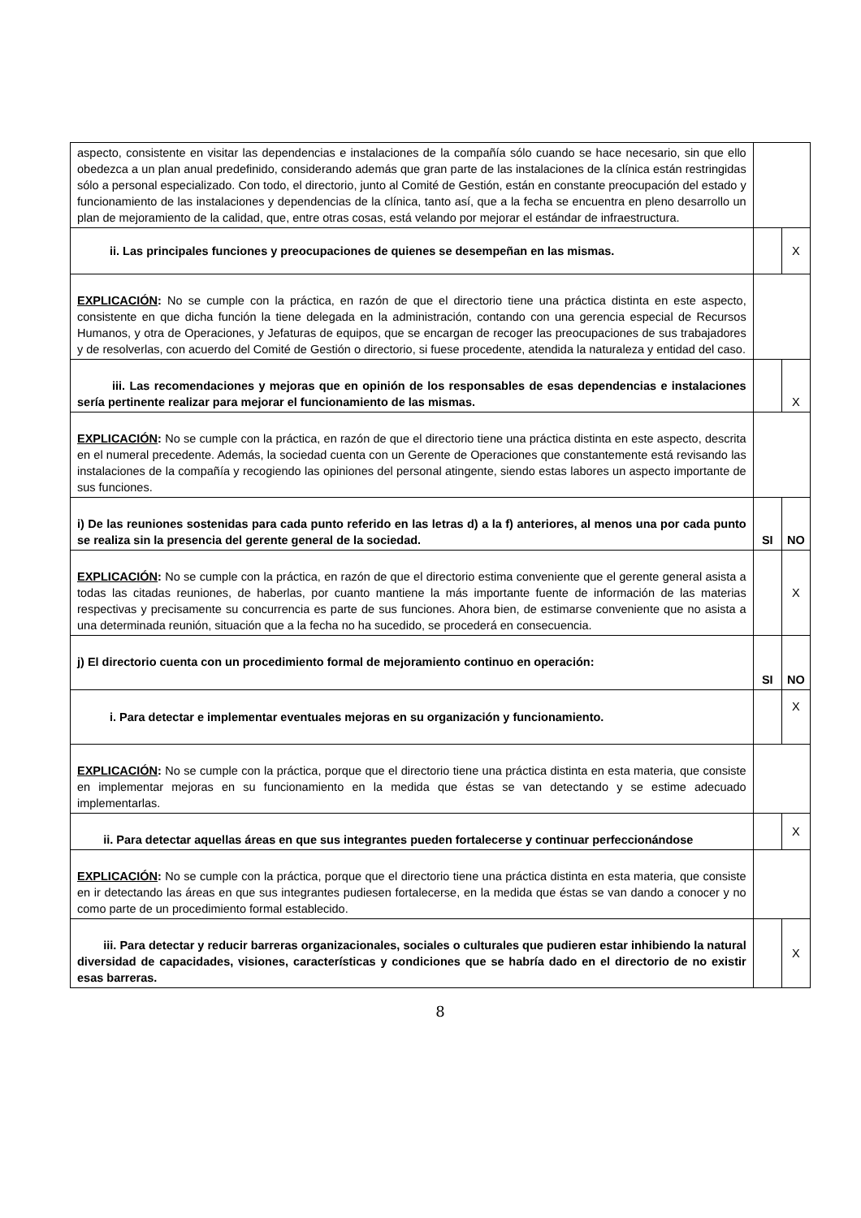| aspecto, consistente en visitar las dependencias e instalaciones de la compañía sólo cuando se hace necesario, sin que ello obedezca a un plan anual predefinido, considerando además que gran parte de las instalaciones de la clínica están restringidas sólo a personal especializado. Con todo, el directorio, junto al Comité de Gestión, están en constante preocupación del estado y funcionamiento de las instalaciones y dependencias de la clínica, tanto así, que a la fecha se encuentra en pleno desarrollo un plan de mejoramiento de la calidad, que, entre otras cosas, está velando por mejorar el estándar de infraestructura. | | |
| ii. Las principales funciones y preocupaciones de quienes se desempeñan en las mismas. | | X |
| EXPLICACIÓN : No se cumple con la práctica, en razón de que el directorio tiene una práctica distinta en este aspecto, consistente en que dicha función la tiene delegada en la administración, contando con una gerencia especial de Recursos Humanos, y otra de Operaciones, y Jefaturas de equipos, que se encargan de recoger las preocupaciones de sus trabajadores y de resolverlas, con acuerdo del Comité de Gestión o directorio, si fuese procedente, atendida la naturaleza y entidad del caso. | | |
| iii. Las recomendaciones y mejoras que en opinión de los responsables de esas dependencias e instalaciones sería pertinente realizar para mejorar el funcionamiento de las mismas. | | X |
| EXPLICACIÓN : No se cumple con la práctica, en razón de que el directorio tiene una práctica distinta en este aspecto, descrita en el numeral precedente. Además, la sociedad cuenta con un Gerente de Operaciones que constantemente está revisando las instalaciones de la compañía y recogiendo las opiniones del personal atingente, siendo estas labores un aspecto importante de sus funciones. | | |
| i) De las reuniones sostenidas para cada punto referido en las letras d) a la f) anteriores, al menos una por cada punto se realiza sin la presencia del gerente general de la sociedad. | SI | NO |
| EXPLICACIÓN : No se cumple con la práctica, en razón de que el directorio estima conveniente que el gerente general asista a todas las citadas reuniones, de haberlas, por cuanto mantiene la más importante fuente de información de las materias respectivas y precisamente su concurrencia es parte de sus funciones. Ahora bien, de estimarse conveniente que no asista a una determinada reunión, situación que a la fecha no ha sucedido, se procederá en consecuencia. | | X |
| j) El directorio cuenta con un procedimiento formal de mejoramiento continuo en operación: | SI | NO |
| i. Para detectar e implementar eventuales mejoras en su organización y funcionamiento. | | X |
| EXPLICACIÓN : No se cumple con la práctica, porque que el directorio tiene una práctica distinta en esta materia, que consiste en implementar mejoras en su funcionamiento en la medida que éstas se van detectando y se estime adecuado implementarlas. | | |
| ii. Para detectar aquellas áreas en que sus integrantes pueden fortalecerse y continuar perfeccionándose | | X |
| EXPLICACIÓN : No se cumple con la práctica, porque que el directorio tiene una práctica distinta en esta materia, que consiste en ir detectando las áreas en que sus integrantes pudiesen fortalecerse, en la medida que éstas se van dando a conocer y no como parte de un procedimiento formal establecido. | | |
| iii. Para detectar y reducir barreras organizacionales, sociales o culturales que pudieren estar inhibiendo la natural diversidad de capacidades, visiones, características y condiciones que se habría dado en el directorio de no existir esas barreras. | | X |
8